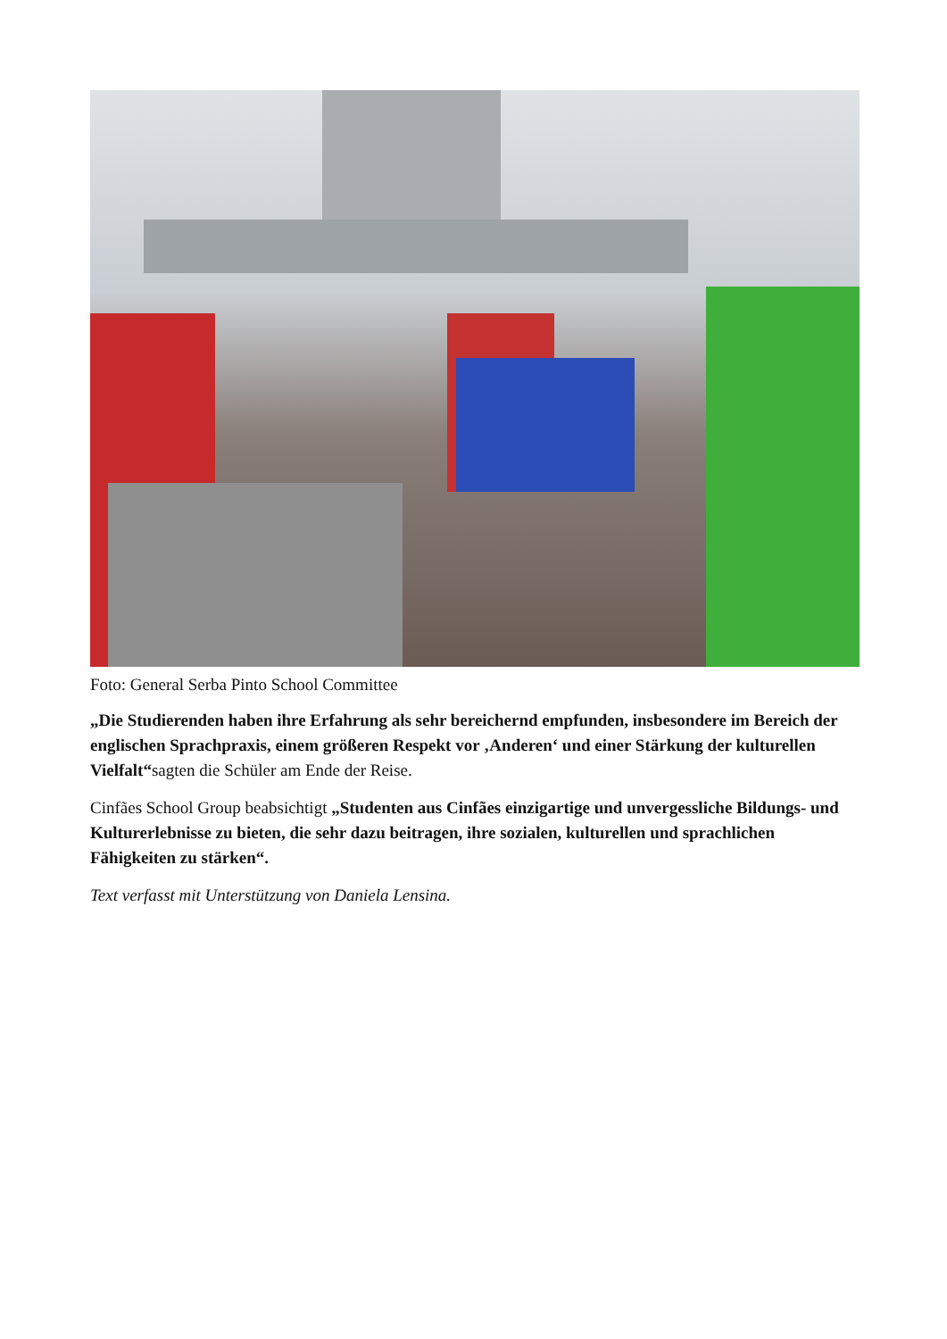Foto: General Serba Pinto School Committee
„Die Studierenden haben ihre Erfahrung als sehr bereichernd empfunden, insbesondere im Bereich der englischen Sprachpraxis, einem größeren Respekt vor ‚Anderen‘ und einer Stärkung der kulturellen Vielfalt“sagten die Schüler am Ende der Reise.
Cinfães School Group beabsichtigt „Studenten aus Cinfães einzigartige und unvergessliche Bildungs- und Kulturerlebnisse zu bieten, die sehr dazu beitragen, ihre sozialen, kulturellen und sprachlichen Fähigkeiten zu stärken“.
Text verfasst mit Unterstützung von Daniela Lensina.